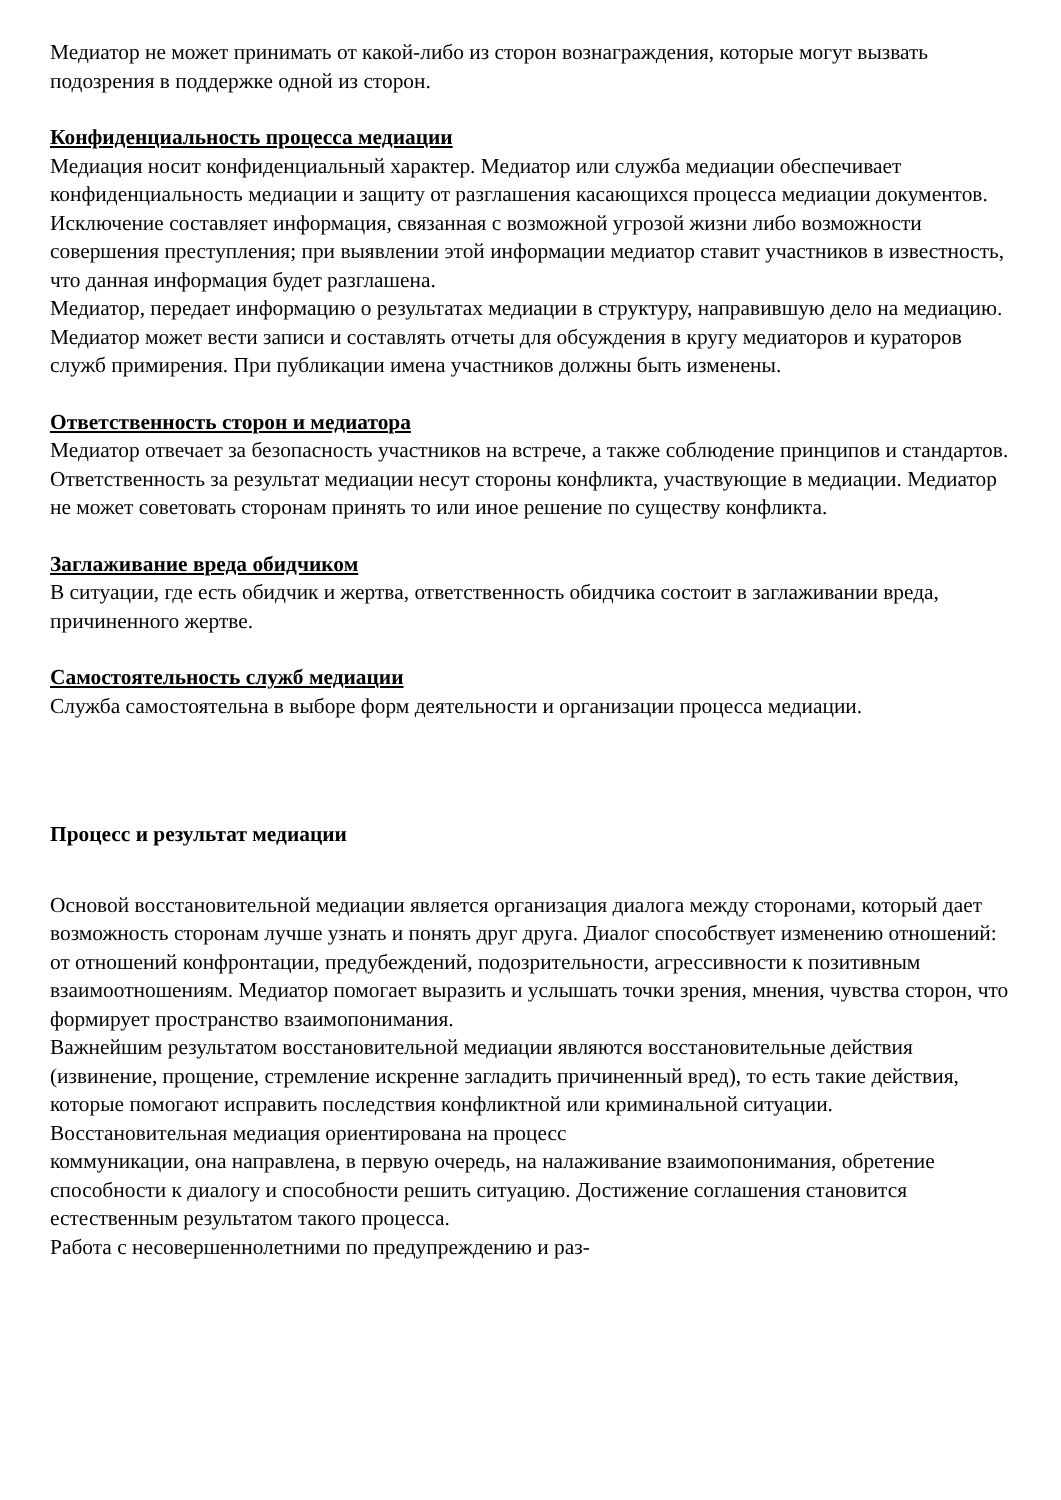Медиатор не может принимать от какой-либо из сторон вознаграждения, которые могут вызвать подозрения в поддержке одной из сторон.
Конфиденциальность процесса медиации
Медиация носит конфиденциальный характер. Медиатор или служба медиации обеспечивает конфиденциальность медиации и защиту от разглашения касающихся процесса медиации документов.
Исключение составляет информация, связанная с возможной угрозой жизни либо возможности совершения преступления; при выявлении этой информации медиатор ставит участников в известность, что данная информация будет разглашена.
Медиатор, передает информацию о результатах медиации в структуру, направившую дело на медиацию. Медиатор может вести записи и составлять отчеты для обсуждения в кругу медиаторов и кураторов служб примирения. При публикации имена участников должны быть изменены.
Ответственность сторон и медиатора
Медиатор отвечает за безопасность участников на встрече, а также соблюдение принципов и стандартов. Ответственность за результат медиации несут стороны конфликта, участвующие в медиации. Медиатор не может советовать сторонам принять то или иное решение по существу конфликта.
Заглаживание вреда обидчиком
В ситуации, где есть обидчик и жертва, ответственность обидчика состоит в заглаживании вреда, причиненного жертве.
Самостоятельность служб медиации
Служба самостоятельна в выборе форм деятельности и организации процесса медиации.
Процесс и результат медиации
Основой восстановительной медиации является организация диалога между сторонами, который дает возможность сторонам лучше узнать и понять друг друга. Диалог способствует изменению отношений: от отношений конфронтации, предубеждений, подозрительности, агрессивности к позитивным взаимоотношениям. Медиатор помогает выразить и услышать точки зрения, мнения, чувства сторон, что формирует пространство взаимопонимания.
Важнейшим результатом восстановительной медиации являются восстановительные действия (извинение, прощение, стремление искренне загладить причиненный вред), то есть такие действия, которые помогают исправить последствия конфликтной или криминальной ситуации.
Восстановительная медиация ориентирована на процесс
коммуникации, она направлена, в первую очередь, на налаживание взаимопонимания, обретение способности к диалогу и способности решить ситуацию. Достижение соглашения становится естественным результатом такого процесса.
Работа с несовершеннолетними по предупреждению и раз-